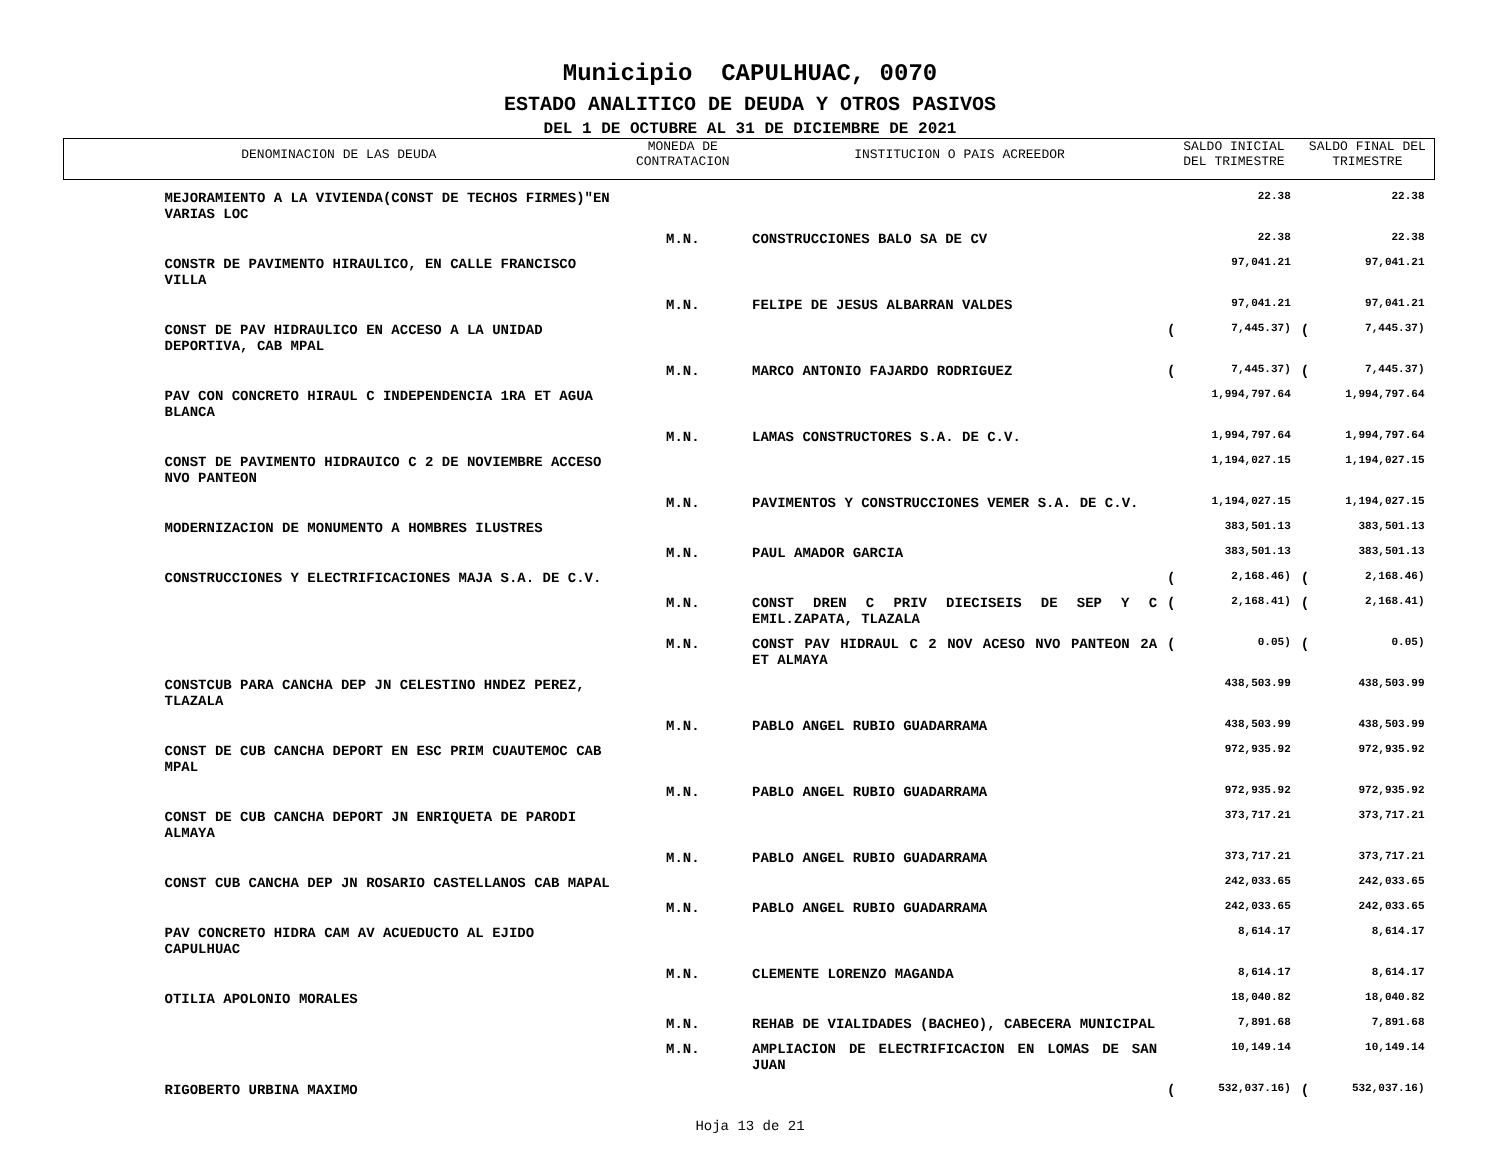Municipio CAPULHUAC, 0070
ESTADO ANALITICO DE DEUDA Y OTROS PASIVOS
DEL 1 DE OCTUBRE AL 31 DE DICIEMBRE DE 2021
| DENOMINACION DE LAS DEUDA | MONEDA DE CONTRATACION | INSTITUCION O PAIS ACREEDOR | SALDO INICIAL DEL TRIMESTRE | | SALDO FINAL DEL TRIMESTRE | |
| --- | --- | --- | --- | --- | --- | --- |
| MEJORAMIENTO A LA VIVIENDA(CONST DE TECHOS FIRMES)"EN VARIAS LOC | | | | 22.38 | | 22.38 |
| | M.N. | CONSTRUCCIONES BALO SA DE CV | | 22.38 | | 22.38 |
| CONSTR DE PAVIMENTO HIRAULICO, EN CALLE FRANCISCO VILLA | | | | 97,041.21 | | 97,041.21 |
| | M.N. | FELIPE DE JESUS ALBARRAN VALDES | | 97,041.21 | | 97,041.21 |
| CONST DE PAV HIDRAULICO EN ACCESO A LA UNIDAD DEPORTIVA, CAB MPAL | | | ( | 7,445.37) | ( | 7,445.37) |
| | M.N. | MARCO ANTONIO FAJARDO RODRIGUEZ | ( | 7,445.37) | ( | 7,445.37) |
| PAV CON CONCRETO HIRAUL C INDEPENDENCIA 1RA ET AGUA BLANCA | | | | 1,994,797.64 | | 1,994,797.64 |
| | M.N. | LAMAS CONSTRUCTORES S.A. DE C.V. | | 1,994,797.64 | | 1,994,797.64 |
| CONST DE PAVIMENTO HIDRAUICO C 2 DE NOVIEMBRE ACCESO NVO PANTEON | | | | 1,194,027.15 | | 1,194,027.15 |
| | M.N. | PAVIMENTOS Y CONSTRUCCIONES VEMER S.A. DE C.V. | | 1,194,027.15 | | 1,194,027.15 |
| MODERNIZACION DE MONUMENTO A HOMBRES ILUSTRES | | | | 383,501.13 | | 383,501.13 |
| | M.N. | PAUL AMADOR GARCIA | | 383,501.13 | | 383,501.13 |
| CONSTRUCCIONES Y ELECTRIFICACIONES MAJA S.A. DE C.V. | | | ( | 2,168.46) | ( | 2,168.46) |
| | M.N. | CONST DREN C PRIV DIECISEIS DE SEP Y C EMIL.ZAPATA, TLAZALA | ( | 2,168.41) | ( | 2,168.41) |
| | M.N. | CONST PAV HIDRAUL C 2 NOV ACESO NVO PANTEON 2A ET ALMAYA | ( | 0.05) | ( | 0.05) |
| CONSTCUB PARA CANCHA DEP JN CELESTINO HNDEZ PEREZ, TLAZALA | | | | 438,503.99 | | 438,503.99 |
| | M.N. | PABLO ANGEL RUBIO GUADARRAMA | | 438,503.99 | | 438,503.99 |
| CONST DE CUB CANCHA DEPORT EN ESC PRIM CUAUTEMOC CAB MPAL | | | | 972,935.92 | | 972,935.92 |
| | M.N. | PABLO ANGEL RUBIO GUADARRAMA | | 972,935.92 | | 972,935.92 |
| CONST DE CUB CANCHA DEPORT JN ENRIQUETA DE PARODI ALMAYA | | | | 373,717.21 | | 373,717.21 |
| | M.N. | PABLO ANGEL RUBIO GUADARRAMA | | 373,717.21 | | 373,717.21 |
| CONST CUB CANCHA DEP JN ROSARIO CASTELLANOS CAB MAPAL | | | | 242,033.65 | | 242,033.65 |
| | M.N. | PABLO ANGEL RUBIO GUADARRAMA | | 242,033.65 | | 242,033.65 |
| PAV CONCRETO HIDRA CAM AV ACUEDUCTO AL EJIDO CAPULHUAC | | | | 8,614.17 | | 8,614.17 |
| | M.N. | CLEMENTE LORENZO MAGANDA | | 8,614.17 | | 8,614.17 |
| OTILIA APOLONIO MORALES | | | | 18,040.82 | | 18,040.82 |
| | M.N. | REHAB DE VIALIDADES (BACHEO), CABECERA MUNICIPAL | | 7,891.68 | | 7,891.68 |
| | M.N. | AMPLIACION DE ELECTRIFICACION EN LOMAS DE SAN JUAN | | 10,149.14 | | 10,149.14 |
| RIGOBERTO URBINA MAXIMO | | | ( | 532,037.16) | ( | 532,037.16) |
Hoja 13 de 21